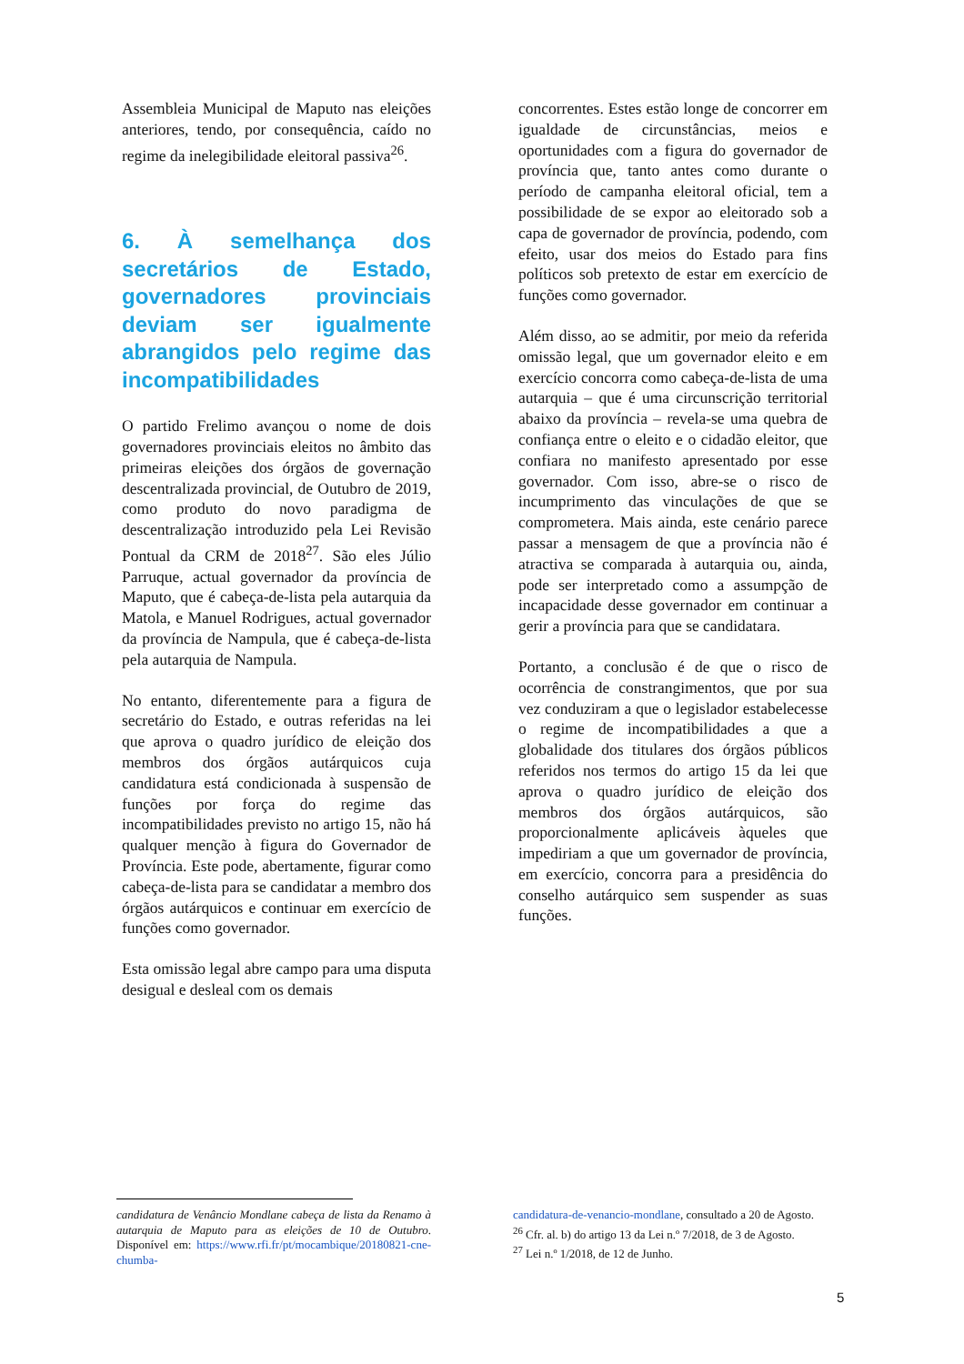Assembleia Municipal de Maputo nas eleições anteriores, tendo, por consequência, caído no regime da inelegibilidade eleitoral passiva<sup>26</sup>.
6. À semelhança dos secretários de Estado, governadores provinciais deviam ser igualmente abrangidos pelo regime das incompatibilidades
O partido Frelimo avançou o nome de dois governadores provinciais eleitos no âmbito das primeiras eleições dos órgãos de governação descentralizada provincial, de Outubro de 2019, como produto do novo paradigma de descentralização introduzido pela Lei Revisão Pontual da CRM de 2018<sup>27</sup>. São eles Júlio Parruque, actual governador da província de Maputo, que é cabeça-de-lista pela autarquia da Matola, e Manuel Rodrigues, actual governador da província de Nampula, que é cabeça-de-lista pela autarquia de Nampula.
No entanto, diferentemente para a figura de secretário do Estado, e outras referidas na lei que aprova o quadro jurídico de eleição dos membros dos órgãos autárquicos cuja candidatura está condicionada à suspensão de funções por força do regime das incompatibilidades previsto no artigo 15, não há qualquer menção à figura do Governador de Província. Este pode, abertamente, figurar como cabeça-de-lista para se candidatar a membro dos órgãos autárquicos e continuar em exercício de funções como governador.
Esta omissão legal abre campo para uma disputa desigual e desleal com os demais
concorrentes. Estes estão longe de concorrer em igualdade de circunstâncias, meios e oportunidades com a figura do governador de província que, tanto antes como durante o período de campanha eleitoral oficial, tem a possibilidade de se expor ao eleitorado sob a capa de governador de província, podendo, com efeito, usar dos meios do Estado para fins políticos sob pretexto de estar em exercício de funções como governador.
Além disso, ao se admitir, por meio da referida omissão legal, que um governador eleito e em exercício concorra como cabeça-de-lista de uma autarquia – que é uma circunscrição territorial abaixo da província – revela-se uma quebra de confiança entre o eleito e o cidadão eleitor, que confiara no manifesto apresentado por esse governador. Com isso, abre-se o risco de incumprimento das vinculações de que se comprometera. Mais ainda, este cenário parece passar a mensagem de que a província não é atractiva se comparada à autarquia ou, ainda, pode ser interpretado como a assumpção de incapacidade desse governador em continuar a gerir a província para que se candidatara.
Portanto, a conclusão é de que o risco de ocorrência de constrangimentos, que por sua vez conduziram a que o legislador estabelecesse o regime de incompatibilidades a que a globalidade dos titulares dos órgãos públicos referidos nos termos do artigo 15 da lei que aprova o quadro jurídico de eleição dos membros dos órgãos autárquicos, são proporcionalmente aplicáveis àqueles que impediriam a que um governador de província, em exercício, concorra para a presidência do conselho autárquico sem suspender as suas funções.
candidatura de Venâncio Mondlane cabeça de lista da Renamo à autarquia de Maputo para as eleições de 10 de Outubro. Disponível em: https://www.rfi.fr/pt/mocambique/20180821-cne-chumba-
candidatura-de-venancio-mondlane, consultado a 20 de Agosto.
<sup>26</sup> Cfr. al. b) do artigo 13 da Lei n.º 7/2018, de 3 de Agosto.
<sup>27</sup> Lei n.º 1/2018, de 12 de Junho.
5